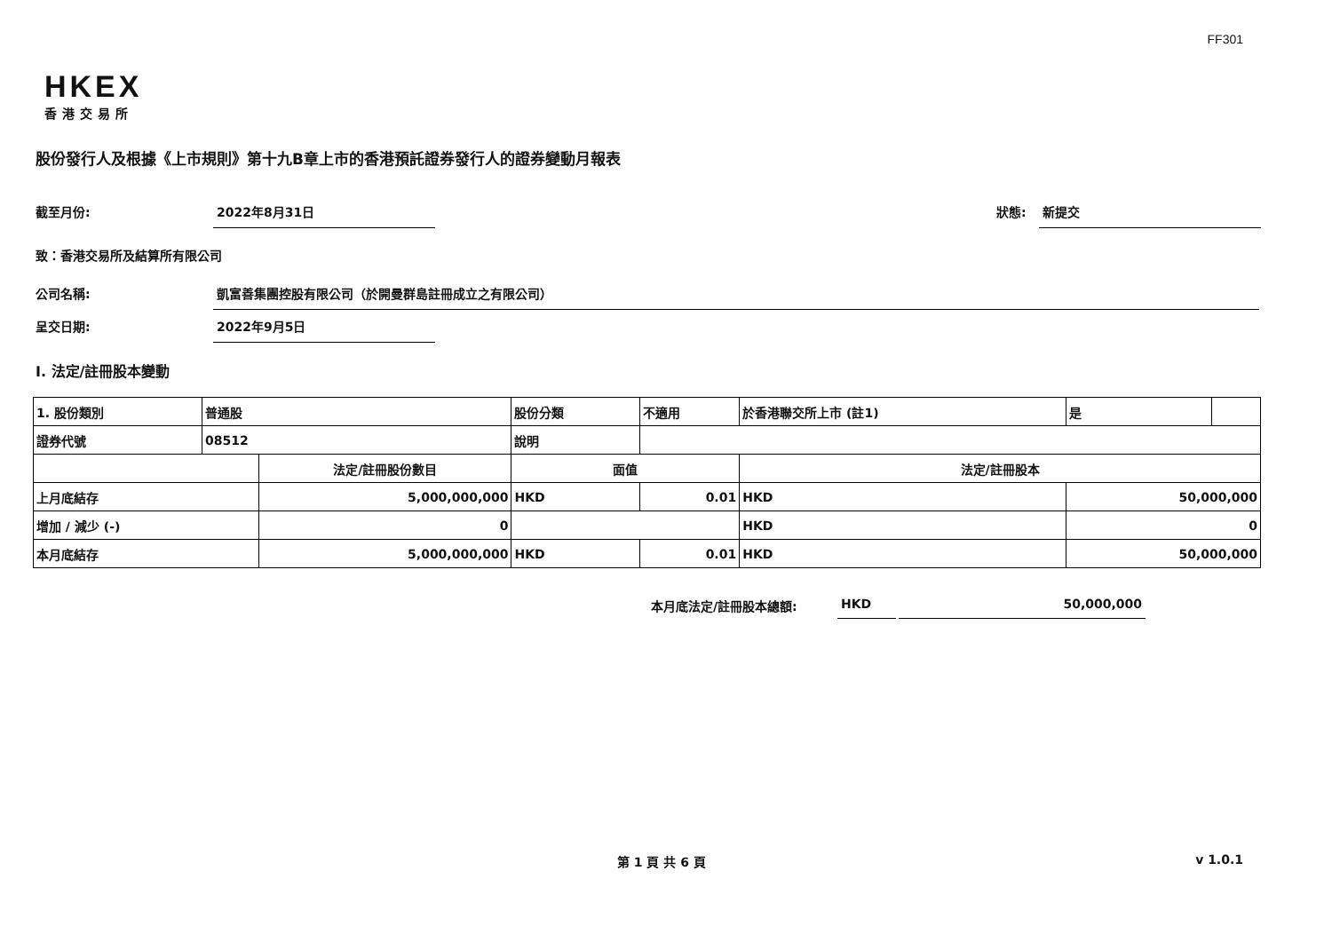FF301
HKEX
香港交易所
股份發行人及根據《上市規則》第十九B章上市的香港預託證券發行人的證券變動月報表
截至月份: 2022年8月31日 狀態: 新提交
致：香港交易所及結算所有限公司
公司名稱: 凱富善集團控股有限公司（於開曼群島註冊成立之有限公司）
呈交日期: 2022年9月5日
I. 法定/註冊股本變動
| 1. 股份類別 | 普通股 | | 股份分類 | | 不適用 | 於香港聯交所上市 (註1) | | 是 | |
| 證券代號 | 08512 | | 說明 | | | | | | |
| | | 法定/註冊股份數目 | | 面值 | | 法定/註冊股本 | | | |
| 上月底結存 | | 5,000,000,000 | | HKD | 0.01 | HKD | 50,000,000 | | |
| 增加 / 減少 (-) | | 0 | | | | HKD | 0 | | |
| 本月底結存 | | 5,000,000,000 | | HKD | 0.01 | HKD | 50,000,000 | | |
本月底法定/註冊股本總額: HKD 50,000,000
第 1 頁 共 6 頁 v 1.0.1